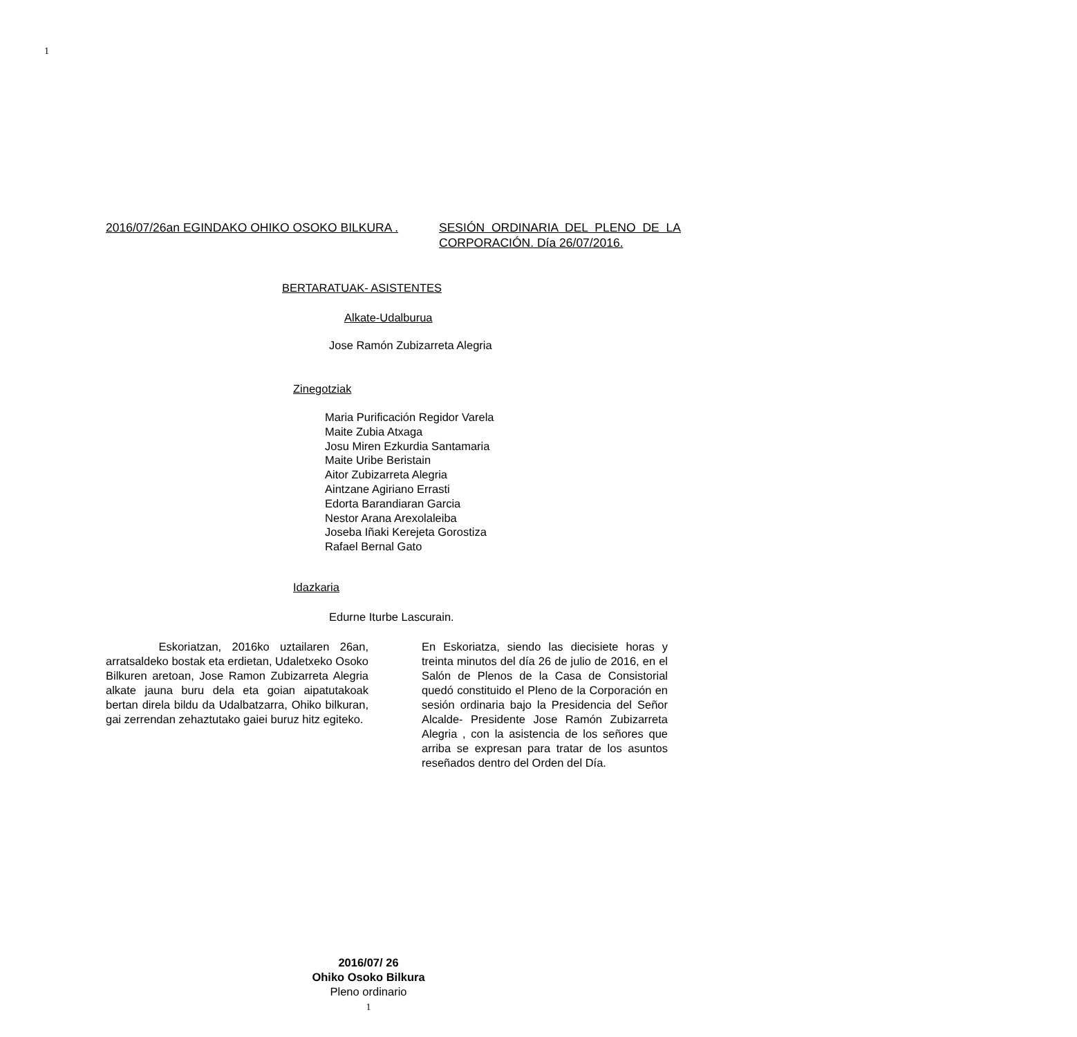1
2016/07/26an EGINDAKO OHIKO OSOKO BILKURA .
SESIÓN ORDINARIA DEL PLENO DE LA CORPORACIÓN. Día 26/07/2016.
BERTARATUAK- ASISTENTES
Alkate-Udalburua
Jose Ramón Zubizarreta Alegria
Zinegotziak
Maria Purificación Regidor Varela
Maite Zubia Atxaga
Josu Miren Ezkurdia Santamaria
Maite Uribe Beristain
Aitor Zubizarreta Alegria
Aintzane Agiriano Errasti
Edorta Barandiaran Garcia
Nestor Arana Arexolaleiba
Joseba Iñaki Kerejeta Gorostiza
Rafael Bernal Gato
Idazkaria
Edurne Iturbe Lascurain.
Eskoriatzan, 2016ko uztailaren 26an, arratsaldeko bostak eta erdietan, Udaletxeko Osoko Bilkuren aretoan, Jose Ramon Zubizarreta Alegria alkate jauna buru dela eta goian aipatutakoak bertan direla bildu da Udalbatzarra, Ohiko bilkuran, gai zerrendan zehaztutako gaiei buruz hitz egiteko.
En Eskoriatza, siendo las diecisiete horas y treinta minutos del día 26 de julio de 2016, en el Salón de Plenos de la Casa de Consistorial quedó constituido el Pleno de la Corporación en sesión ordinaria bajo la Presidencia del Señor Alcalde- Presidente Jose Ramón Zubizarreta Alegria , con la asistencia de los señores que arriba se expresan para tratar de los asuntos reseñados dentro del Orden del Día.
2016/07/ 26
Ohiko Osoko Bilkura
Pleno ordinario
1